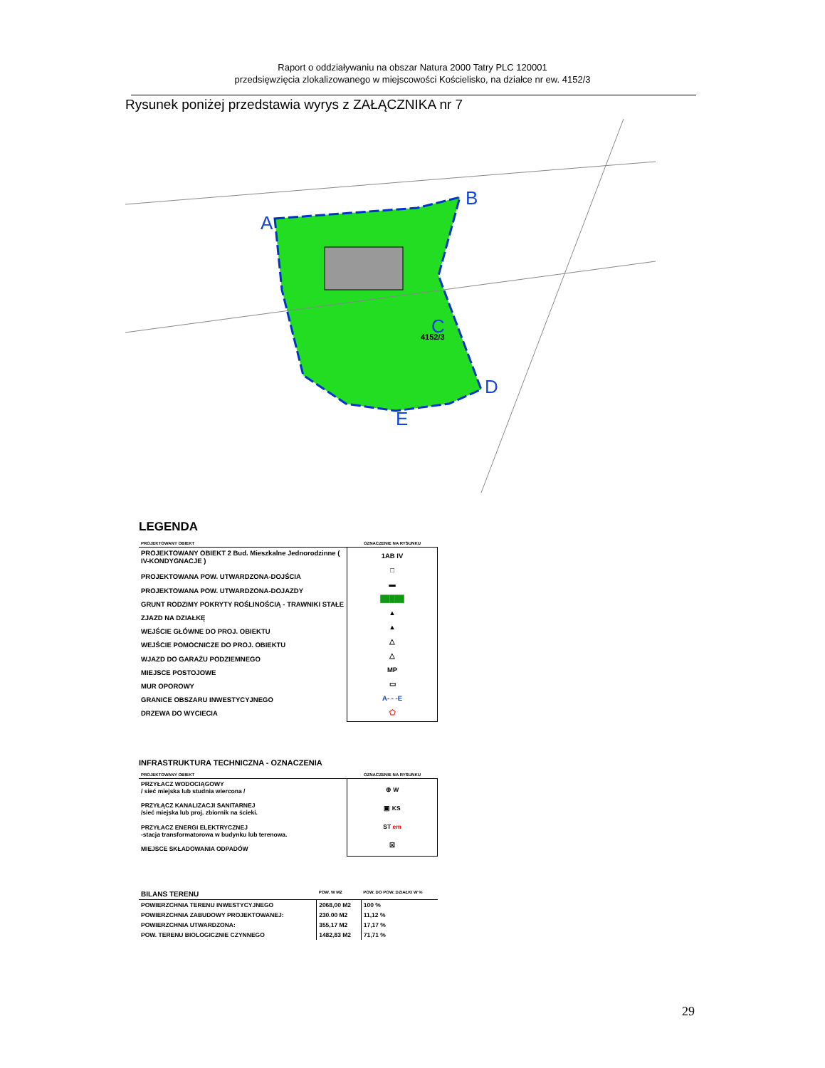Raport o oddziaływaniu na obszar Natura 2000 Tatry PLC 120001
przedsięwzięcia zlokalizowanego w miejscowości Kościelisko, na działce nr ew. 4152/3
Rysunek poniżej przedstawia wyrys z ZAŁĄCZNIKA nr 7
A
B
C
D
E
4152/3
LEGENDA
| PROJEKTOWANY OBIEKT | OZNACZENIE NA RYSUNKU |
| PROJEKTOWANY OBIEKT 2 Bud. Mieszkalne Jednorodzinne ( IV-KONDYGNACJE ) | 1AB IV □ ▬ █████ ▲ ▲ △ △ MP ▭ A- - -E ⬠ |
| PROJEKTOWANA POW. UTWARDZONA-DOJŚCIA | |
| PROJEKTOWANA POW. UTWARDZONA-DOJAZDY | |
| GRUNT RODZIMY POKRYTY ROŚLINOŚCIĄ - TRAWNIKI STAŁE | |
| ZJAZD NA DZIAŁKĘ | |
| WEJŚCIE GŁÓWNE DO PROJ. OBIEKTU | |
| WEJŚCIE POMOCNICZE DO PROJ. OBIEKTU | |
| WJAZD DO GARAŻU PODZIEMNEGO | |
| MIEJSCE POSTOJOWE | |
| MUR OPOROWY | |
| GRANICE OBSZARU INWESTYCYJNEGO | |
| DRZEWA DO WYCIECIA | |
INFRASTRUKTURA TECHNICZNA - OZNACZENIA
| PROJEKTOWANY OBIEKT | OZNACZENIE NA RYSUNKU |
| PRZYŁACZ WODOCIĄGOWY / sieć miejska lub studnia wiercona / | ⊕ W ▣ KS ST em ☒ |
| PRZYŁĄCZ KANALIZACJI SANITARNEJ /sieć miejska lub proj. zbiornik na ścieki. | |
| PRZYŁACZ ENERGI ELEKTRYCZNEJ -stacja transformatorowa w budynku lub terenowa. | |
| MIEJSCE SKŁADOWANIA ODPADÓW | |
| BILANS TERENU | POW. W M2 | POW. DO POW. DZIAŁKI W % |
| POWIERZCHNIA TERENU INWESTYCYJNEGO | 2068,00 M2 | 100 % |
| POWIERZCHNIA ZABUDOWY PROJEKTOWANEJ: | 230.00 M2 | 11,12 % |
| POWIERZCHNIA UTWARDZONA: | 355,17 M2 | 17,17 % |
| POW. TERENU BIOLOGICZNIE CZYNNEGO | 1482,83 M2 | 71,71 % |
29